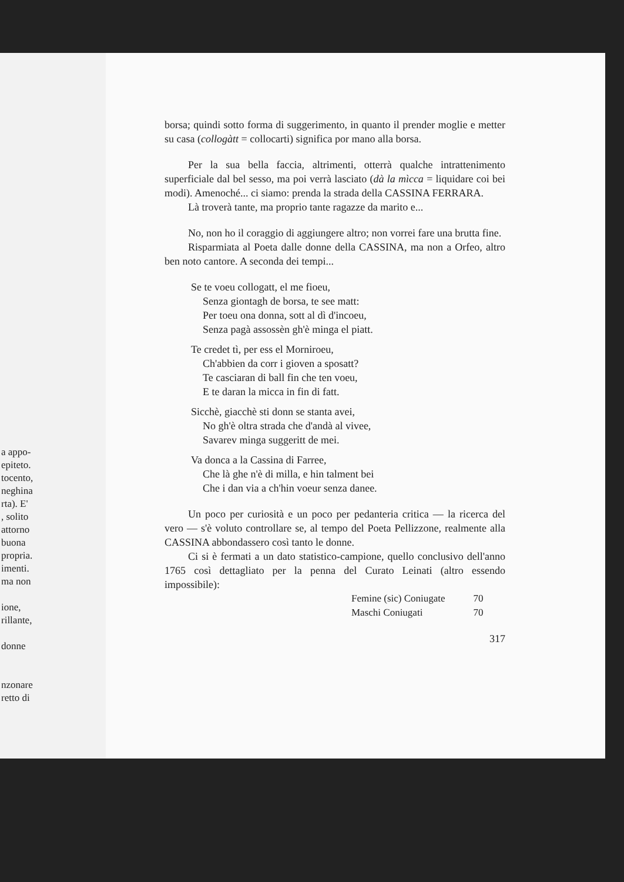a appo-
epiteto.
tocento,
neghina
rta). E'
, solito
attorno
buona
propria.
imenti.
ma non
ione,
rillante,
donne
nzonare
retto di
borsa; quindi sotto forma di suggerimento, in quanto il prender moglie e metter su casa (collogàtt = collocarti) significa por mano alla borsa.
Per la sua bella faccia, altrimenti, otterrà qualche intrattenimento superficiale dal bel sesso, ma poi verrà lasciato (dà la mìcca = liquidare coi bei modi). Amenoché... ci siamo: prenda la strada della CASSINA FERRARA.
Là troverà tante, ma proprio tante ragazze da marito e...
No, non ho il coraggio di aggiungere altro; non vorrei fare una brutta fine.
Risparmiata al Poeta dalle donne della CASSINA, ma non a Orfeo, altro ben noto cantore. A seconda dei tempi...
Se te voeu collogatt, el me fioeu,
Senza giontagh de borsa, te see matt:
Per toeu ona donna, sott al dì d'incoeu,
Senza pagà assossèn gh'è minga el piatt.
Te credet tì, per ess el Morniroeu,
Ch'abbien da corr i gioven a sposatt?
Te casciaran di ball fin che ten voeu,
E te daran la micca in fin di fatt.
Sicchè, giacchè sti donn se stanta avei,
No gh'è oltra strada che d'andà al vivee,
Savarev minga suggeritt de mei.
Va donca a la Cassina di Farree,
Che là ghe n'è di milla, e hin talment bei
Che i dan via a ch'hin voeur senza danee.
Un poco per curiosità e un poco per pedanteria critica — la ricerca del vero — s'è voluto controllare se, al tempo del Poeta Pellizzone, realmente alla CASSINA abbondassero così tanto le donne.
Ci si è fermati a un dato statistico-campione, quello conclusivo dell'anno 1765 così dettagliato per la penna del Curato Leinati (altro essendo impossibile):
| Femine (sic) Coniugate | 70 |
| Maschi Coniugati | 70 |
317